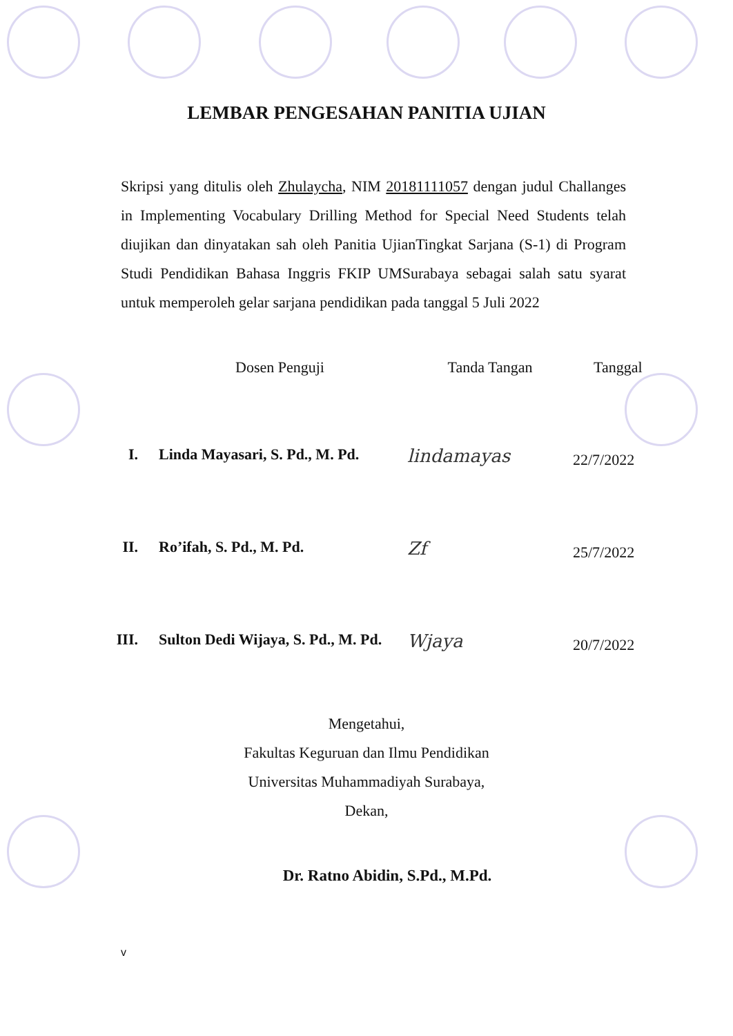LEMBAR PENGESAHAN PANITIA UJIAN
Skripsi yang ditulis oleh Zhulaycha, NIM 20181111057 dengan judul Challanges in Implementing Vocabulary Drilling Method for Special Need Students telah diujikan dan dinyatakan sah oleh Panitia UjianTingkat Sarjana (S-1) di Program Studi Pendidikan Bahasa Inggris FKIP UMSurabaya sebagai salah satu syarat untuk memperoleh gelar sarjana pendidikan pada tanggal 5 Juli 2022
| | Dosen Penguji | Tanda Tangan | Tanggal |
| --- | --- | --- | --- |
| I. | Linda Mayasari, S. Pd., M. Pd. | lindamayas | 22/7/2022 |
| II. | Ro’ifah, S. Pd., M. Pd. | Zf | 25/7/2022 |
| III. | Sulton Dedi Wijaya, S. Pd., M. Pd. | Wjaya | 20/7/2022 |
Mengetahui,
Fakultas Keguruan dan Ilmu Pendidikan
Universitas Muhammadiyah Surabaya,
Dekan,
Dr. Ratno Abidin, S.Pd., M.Pd.
v